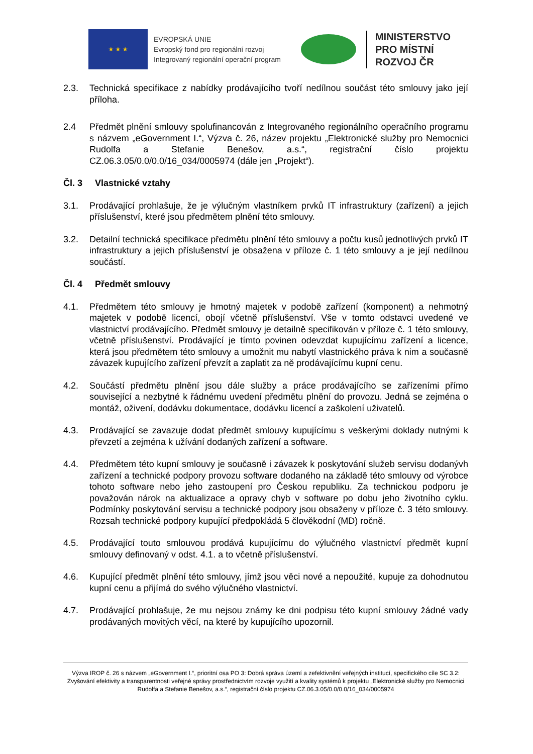★ ★ ★
EVROPSKÁ UNIE
Evropský fond pro regionální rozvoj
Integrovaný regionální operační program
MINISTERSTVO
PRO MÍSTNÍ
ROZVOJ ČR
2.3. Technická specifikace z nabídky prodávajícího tvoří nedílnou součást této smlouvy jako její příloha.
2.4 Předmět plnění smlouvy spolufinancován z Integrovaného regionálního operačního programu s názvem „eGovernment I.“, Výzva č. 26, název projektu „Elektronické služby pro Nemocnici Rudolfa a Stefanie Benešov, a.s.“, registrační číslo projektu CZ.06.3.05/0.0/0.0/16_034/0005974 (dále jen „Projekt“).
Čl. 3 Vlastnické vztahy
3.1. Prodávající prohlašuje, že je výlučným vlastníkem prvků IT infrastruktury (zařízení) a jejich příslušenství, které jsou předmětem plnění této smlouvy.
3.2. Detailní technická specifikace předmětu plnění této smlouvy a počtu kusů jednotlivých prvků IT infrastruktury a jejich příslušenství je obsažena v příloze č. 1 této smlouvy a je její nedílnou součástí.
Čl. 4 Předmět smlouvy
4.1. Předmětem této smlouvy je hmotný majetek v podobě zařízení (komponent) a nehmotný majetek v podobě licencí, obojí včetně příslušenství. Vše v tomto odstavci uvedené ve vlastnictví prodávajícího. Předmět smlouvy je detailně specifikován v příloze č. 1 této smlouvy, včetně příslušenství. Prodávající je tímto povinen odevzdat kupujícímu zařízení a licence, která jsou předmětem této smlouvy a umožnit mu nabytí vlastnického práva k nim a současně závazek kupujícího zařízení převzít a zaplatit za ně prodávajícímu kupní cenu.
4.2. Součástí předmětu plnění jsou dále služby a práce prodávajícího se zařízeními přímo související a nezbytné k řádnému uvedení předmětu plnění do provozu. Jedná se zejména o montáž, oživení, dodávku dokumentace, dodávku licencí a zaškolení uživatelů.
4.3. Prodávající se zavazuje dodat předmět smlouvy kupujícímu s veškerými doklady nutnými k převzetí a zejména k užívání dodaných zařízení a software.
4.4. Předmětem této kupní smlouvy je současně i závazek k poskytování služeb servisu dodanývh zařízení a technické podpory provozu software dodaného na základě této smlouvy od výrobce tohoto software nebo jeho zastoupení pro Českou republiku. Za technickou podporu je považován nárok na aktualizace a opravy chyb v software po dobu jeho životního cyklu. Podmínky poskytování servisu a technické podpory jsou obsaženy v příloze č. 3 této smlouvy. Rozsah technické podpory kupující předpokládá 5 člověkodní (MD) ročně.
4.5. Prodávající touto smlouvou prodává kupujícímu do výlučného vlastnictví předmět kupní smlouvy definovaný v odst. 4.1. a to včetně příslušenství.
4.6. Kupující předmět plnění této smlouvy, jímž jsou věci nové a nepoužité, kupuje za dohodnutou kupní cenu a přijímá do svého výlučného vlastnictví.
4.7. Prodávající prohlašuje, že mu nejsou známy ke dni podpisu této kupní smlouvy žádné vady prodávaných movitých věcí, na které by kupujícího upozornil.
Výzva IROP č. 26 s názvem „eGovernment I.“, prioritní osa PO 3: Dobrá správa území a zefektivnění veřejných institucí, specifického cíle SC 3.2: Zvyšování efektivity a transparentnosti veřejné správy prostřednictvím rozvoje využití a kvality systémů k projektu „Elektronické služby pro Nemocnici Rudolfa a Stefanie Benešov, a.s.“, registrační číslo projektu CZ.06.3.05/0.0/0.0/16_034/0005974